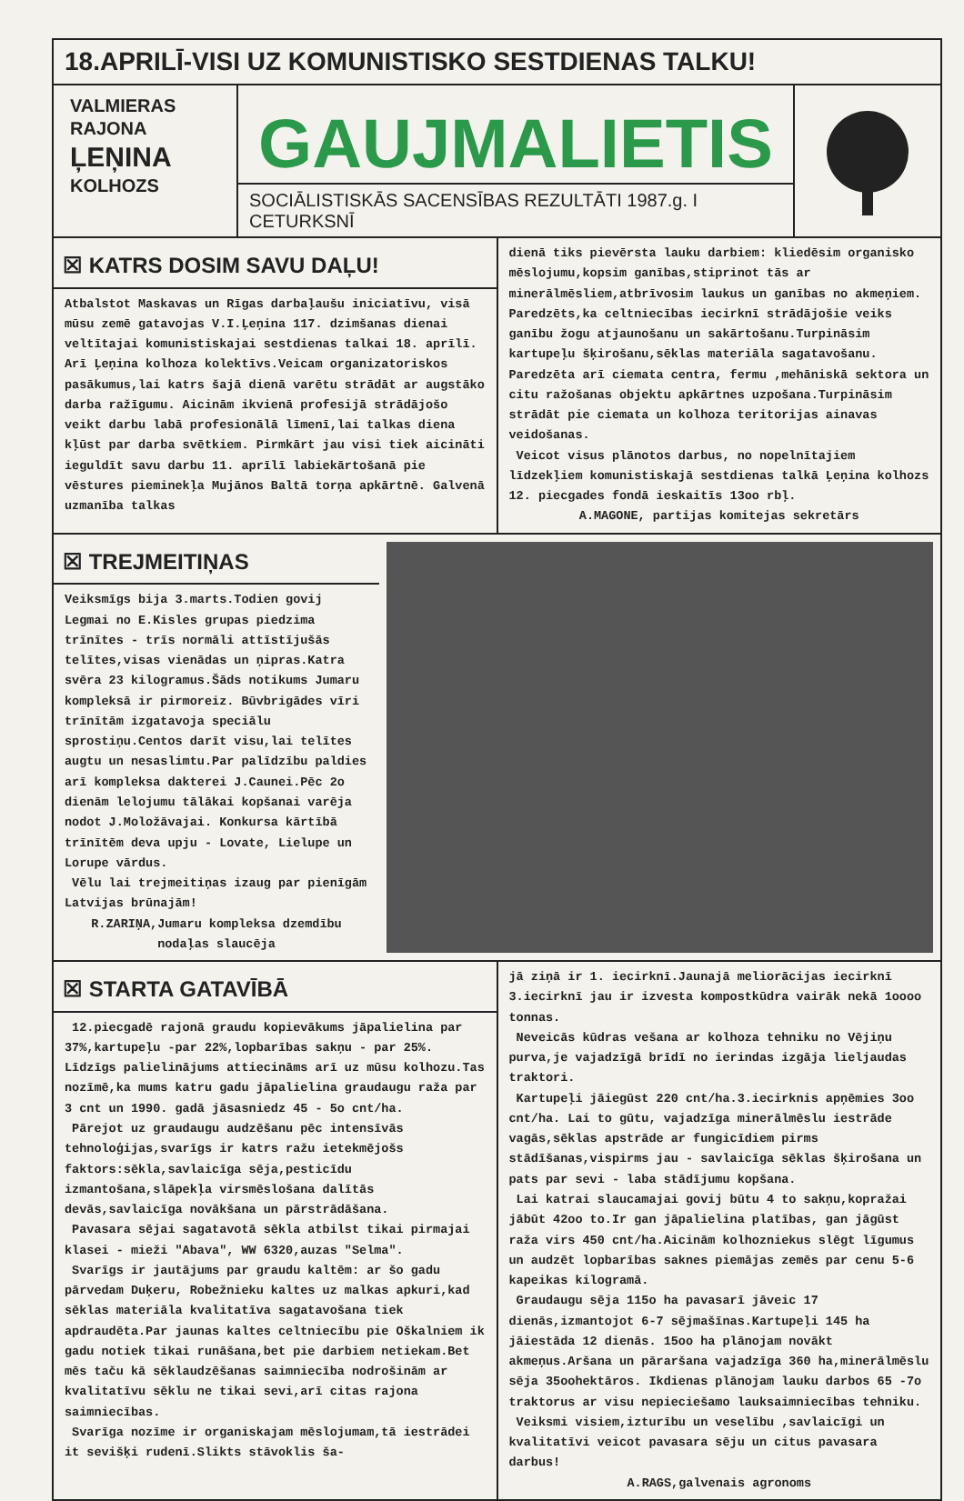18.APRILĪ-VISI UZ KOMUNISTISKO SESTDIENAS TALKU!
VALMIERAS
RAJONA
ĻEŅINA
KOLHOZS
GAUJMALIETIS
SOCIĀLISTISKĀS SACENSĪBAS REZULTĀTI 1987.g. I CETURKSNĪ
☒ KATRS DOSIM SAVU DAĻU!
Atbalstot Maskavas un Rīgas darbaļaušu iniciatīvu, visā mūsu zemē gatavojas V.I.Ļeņina 117. dzimšanas dienai veltītajai komunistiskajai sestdienas talkai 18. aprīlī. Arī Ļeņina kolhoza kolektīvs.Veicam organizatoriskos pasākumus,lai katrs šajā dienā varētu strādāt ar augstāko darba ražīgumu. Aicinām ikvienā profesijā strādājošo veikt darbu labā profesionālā līmenī,lai talkas diena kļūst par darba svētkiem. Pirmkārt jau visi tiek aicināti ieguldīt savu darbu 11. aprīlī labiekārtošanā pie vēstures pieminekļa Mujānos Baltā torņa apkārtnē. Galvenā uzmanība talkas
dienā tiks pievērsta lauku darbiem: kliedēsim organisko mēslojumu,kopsim ganības,stiprinot tās ar minerālmēsliem,atbrīvosim laukus un ganības no akmeņiem. Paredzēts,ka celtniecības iecirknī strādājošie veiks ganību žogu atjaunošanu un sakārtošanu.Turpināsim kartupeļu šķirošanu,sēklas materiāla sagatavošanu. Paredzēta arī ciemata centra, fermu ,mehāniskā sektora un citu ražošanas objektu apkārtnes uzpošana.Turpināsim strādāt pie ciemata un kolhoza teritorijas ainavas veidošanas.
Veicot visus plānotos darbus, no nopelnītajiem līdzekļiem komunistiskajā sestdienas talkā Ļeņina kolhozs 12. piecgades fondā ieskaitīs 13oo rbļ.
A.MAGONE, partijas komitejas sekretārs
☒ TREJMEITIŅAS
Veiksmīgs bija 3.marts.Todien govij Legmai no E.Kisles grupas piedzima trīnītes - trīs normāli attīstījušās telītes,visas vienādas un ņipras.Katra svēra 23 kilogramus.Šāds notikums Jumaru kompleksā ir pirmoreiz. Būvbrigādes vīri trīnītām izgatavoja speciālu sprostiņu.Centos darīt visu,lai telītes augtu un nesaslimtu.Par palīdzību paldies arī kompleksa dakterei J.Caunei.Pēc 2o dienām lelojumu tālākai kopšanai varēja nodot J.Moložāvajai. Konkursa kārtībā trīnītēm deva upju - Lovate, Lielupe un Lorupe vārdus.
Vēlu lai trejmeitiņas izaug par pienīgām Latvijas brūnajām!
R.ZARIŅA,Jumaru kompleksa dzemdību nodaļas slaucēja
☒ STARTA GATAVĪBĀ
12.piecgadē rajonā graudu kopievākums jāpalielina par 37%,kartupeļu -par 22%,lopbarības sakņu - par 25%. Līdzīgs palielinājums attiecināms arī uz mūsu kolhozu.Tas nozīmē,ka mums katru gadu jāpalielina graudaugu raža par 3 cnt un 1990. gadā jāsasniedz 45 - 5o cnt/ha.
Pārejot uz graudaugu audzēšanu pēc intensīvās tehnoloģijas,svarīgs ir katrs ražu ietekmējošs faktors:sēkla,savlaicīga sēja,pesticīdu izmantošana,slāpekļa virsmēslošana dalītās devās,savlaicīga novākšana un pārstrādāšana.
Pavasara sējai sagatavotā sēkla atbilst tikai pirmajai klasei - mieži "Abava", WW 6320,auzas "Selma".
Svarīgs ir jautājums par graudu kaltēm: ar šo gadu pārvedam Duķeru, Robežnieku kaltes uz malkas apkuri,kad sēklas materiāla kvalitatīva sagatavošana tiek apdraudēta.Par jaunas kaltes celtniecību pie Oškalniem ik gadu notiek tikai runāšana,bet pie darbiem netiekam.Bet mēs taču kā sēklaudzēšanas saimniecība nodrošinām ar kvalitatīvu sēklu ne tikai sevi,arī citas rajona saimniecības.
Svarīga nozīme ir organiskajam mēslojumam,tā iestrādei it sevišķi rudenī.Slikts stāvoklis ša-
jā ziņā ir 1. iecirknī.Jaunajā meliorācijas iecirknī 3.iecirknī jau ir izvesta kompostkūdra vairāk nekā 1oooo tonnas.
Neveicās kūdras vešana ar kolhoza tehniku no Vējiņu purva,je vajadzīgā brīdī no ierindas izgāja lieljaudas traktori.
Kartupeļi jāiegūst 220 cnt/ha.3.iecirknis apņēmies 3oo cnt/ha. Lai to gūtu, vajadzīga minerālmēslu iestrāde vagās,sēklas apstrāde ar fungicīdiem pirms stādīšanas,vispirms jau - savlaicīga sēklas šķirošana un pats par sevi - laba stādījumu kopšana.
Lai katrai slaucamajai govij būtu 4 to sakņu,kopražai jābūt 42oo to.Ir gan jāpalielina platības, gan jāgūst raža virs 450 cnt/ha.Aicinām kolhozniekus slēgt līgumus un audzēt lopbarības saknes piemājas zemēs par cenu 5-6 kapeikas kilogramā.
Graudaugu sēja 115o ha pavasarī jāveic 17 dienās,izmantojot 6-7 sējmašīnas.Kartupeļi 145 ha jāiestāda 12 dienās. 15oo ha plānojam novākt akmeņus.Aršana un pāraršana vajadzīga 360 ha,minerālmēslu sēja 35oohektāros. Ikdienas plānojam lauku darbos 65 -7o traktorus ar visu nepieciešamo lauksaimniecības tehniku.
Veiksmi visiem,izturību un veselību ,savlaicīgi un kvalitatīvi veicot pavasara sēju un citus pavasara darbus!
A.RAGS,galvenais agronoms